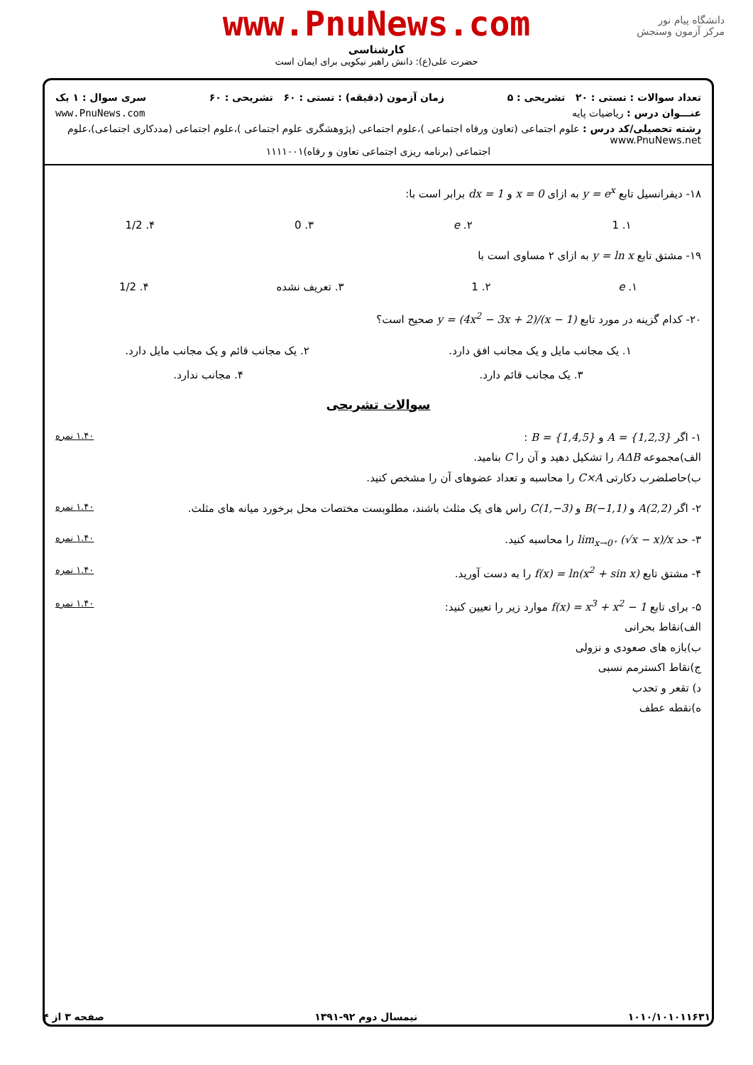www.PnuNews.com
کارشناسی
حضرت علی(ع): دانش راهبر نیکویی برای ایمان است
دانشگاه پیام نور
مرکز آزمون وسنجش
تعداد سوالات : تستی : ۲۰ تشریحی : ۵ زمان آزمون (دقیقه) : تستی : ۶۰ تشریحی : ۶۰ سری سوال : ۱ یک
عنـــوان درس : ریاضیات پایه www.PnuNews.com
رشته تحصیلی/کد درس : علوم اجتماعی (تعاون ورفاه اجتماعی )،علوم اجتماعی (پژوهشگری علوم اجتماعی )،علوم اجتماعی (مددکاری اجتماعی)،علوم www.PnuNews.net
اجتماعی (برنامه ریزی اجتماعی تعاون و رفاه)۱۱۱۱۰۰۱
۱۸- دیفرانسیل تابع y = e<sup>x</sup> به ازای x = 0 و dx = 1 برابر است با:
۱. 1 ۲. e ۳. 0 ۴. 1/2
۱۹- مشتق تابع y = ln x به ازای ۲ مساوی است با
۱. e ۲. 1 ۳. تعریف نشده ۴. 1/2
۲۰- کدام گزینه در مورد تابع y = (4x<sup>2</sup> − 3x + 2)/(x − 1) صحیح است؟
۱. یک مجانب مایل و یک مجانب افق دارد. ۲. یک مجانب قائم و یک مجانب مایل دارد.
۳. یک مجانب قائم دارد. ۴. مجانب ندارد.
سوالات تشریحی
۱.۴۰ نمره ۱- اگر A = {1,2,3} و B = {1,4,5} :
الف)مجموعه AΔB را تشکیل دهید و آن را C بنامید.
ب)حاصلضرب دکارتی C×A را محاسبه و تعداد عضوهای آن را مشخص کنید.
۱.۴۰ نمره ۲- اگر A(2,2) و B(−1,1) و C(1,−3) راس های یک مثلث باشند، مطلوبست مختصات محل برخورد میانه های مثلث.
۱.۴۰ نمره ۳- حد lim<sub>x→0⁺</sub> (√x − x)/x را محاسبه کنید.
۱.۴۰ نمره ۴- مشتق تابع f(x) = ln(x<sup>2</sup> + sin x) را به دست آورید.
۱.۴۰ نمره ۵- برای تابع f(x) = x<sup>3</sup> + x<sup>2</sup> − 1 موارد زیر را تعیین کنید:
الف)نقاط بحرانی
ب)بازه های صعودی و نزولی
ج)نقاط اکسترمم نسبی
د) تقعر و تحدب
ه)نقطه عطف
۱۰۱۰/۱۰۱۰۱۱۶۳۱ نیمسال دوم ۹۲-۱۳۹۱ صفحه ۳ از ۴